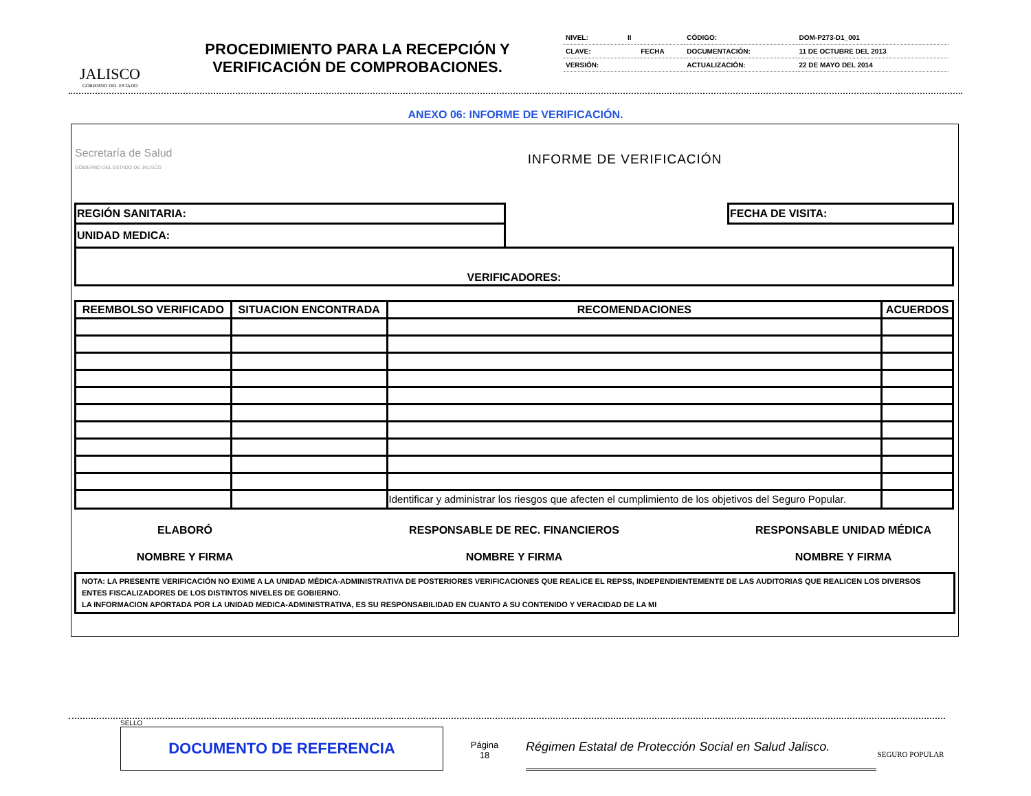JALISCO
GOBIERNO DEL ESTADO
PROCEDIMIENTO PARA LA RECEPCIÓN Y VERIFICACIÓN DE COMPROBACIONES.
| NIVEL: | II | | CÓDIGO: | DOM-P273-D1_001 |
| CLAVE: | | FECHA | DOCUMENTACIÓN: | 11 DE OCTUBRE DEL 2013 |
| VERSIÓN: | | | ACTUALIZACIÓN: | 22 DE MAYO DEL 2014 |
ANEXO 06: INFORME DE VERIFICACIÓN.
| Secretaría de Salud GOBIERNO DEL ESTADO DE JALISCO | INFORME DE VERIFICACIÓN |
| REGIÓN SANITARIA: | | FECHA DE VISITA: |
| UNIDAD MEDICA: | | |
| VERIFICADORES: | | |
| REEMBOLSO VERIFICADO | SITUACION ENCONTRADA | RECOMENDACIONES | ACUERDOS |
| | | Identificar y administrar los riesgos que afecten el cumplimiento de los objetivos del Seguro Popular. | |
| ELABORÓ | RESPONSABLE DE REC. FINANCIEROS | RESPONSABLE UNIDAD MÉDICA |
| NOMBRE Y FIRMA | NOMBRE Y FIRMA | NOMBRE Y FIRMA |
NOTA: LA PRESENTE VERIFICACIÓN NO EXIME A LA UNIDAD MÉDICA-ADMINISTRATIVA DE POSTERIORES VERIFICACIONES QUE REALICE EL REPSS, INDEPENDIENTEMENTE DE LAS AUDITORIAS QUE REALICEN LOS DIVERSOS ENTES FISCALIZADORES DE LOS DISTINTOS NIVELES DE GOBIERNO.
LA INFORMACION APORTADA POR LA UNIDAD MEDICA-ADMINISTRATIVA, ES SU RESPONSABILIDAD EN CUANTO A SU CONTENIDO Y VERACIDAD DE LA MI
SELLO
DOCUMENTO DE REFERENCIA
Página
18
Régimen Estatal de Protección Social en Salud Jalisco.
SEGURO POPULAR